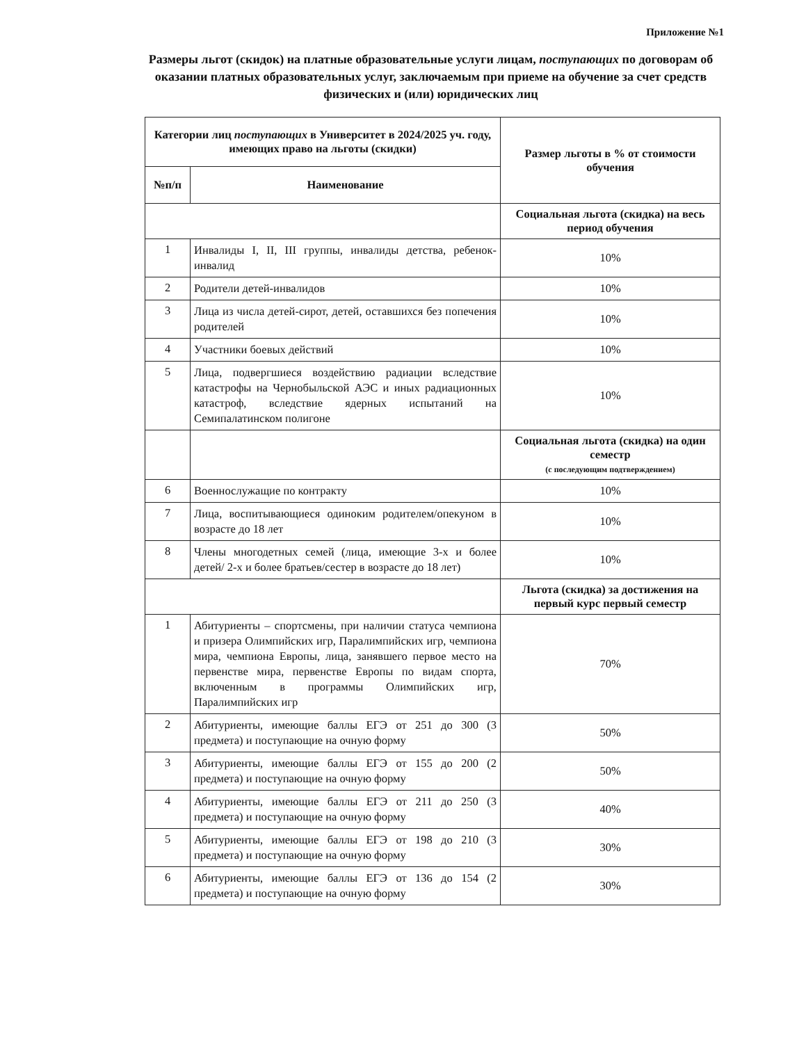Приложение №1
Размеры льгот (скидок) на платные образовательные услуги лицам, поступающих по договорам об оказании платных образовательных услуг, заключаемым при приеме на обучение за счет средств физических и (или) юридических лиц
| Категории лиц поступающих в Университет в 2024/2025 уч. году, имеющих право на льготы (скидки) | | Размер льготы в % от стоимости обучения |
| --- | --- | --- |
| №п/п | Наименование | |
| | | Социальная льгота (скидка) на весь период обучения |
| 1 | Инвалиды I, II, III группы, инвалиды детства, ребенок-инвалид | 10% |
| 2 | Родители детей-инвалидов | 10% |
| 3 | Лица из числа детей-сирот, детей, оставшихся без попечения родителей | 10% |
| 4 | Участники боевых действий | 10% |
| 5 | Лица, подвергшиеся воздействию радиации вследствие катастрофы на Чернобыльской АЭС и иных радиационных катастроф, вследствие ядерных испытаний на Семипалатинском полигоне | 10% |
| | | Социальная льгота (скидка) на один семестр (с последующим подтверждением) |
| 6 | Военнослужащие по контракту | 10% |
| 7 | Лица, воспитывающиеся одиноким родителем/опекуном в возрасте до 18 лет | 10% |
| 8 | Члены многодетных семей (лица, имеющие 3-х и более детей/ 2-х и более братьев/сестер в возрасте до 18 лет) | 10% |
| | | Льгота (скидка) за достижения на первый курс первый семестр |
| 1 | Абитуриенты – спортсмены, при наличии статуса чемпиона и призера Олимпийских игр, Паралимпийских игр, чемпиона мира, чемпиона Европы, лица, занявшего первое место на первенстве мира, первенстве Европы по видам спорта, включенным в программы Олимпийских игр, Паралимпийских игр | 70% |
| 2 | Абитуриенты, имеющие баллы ЕГЭ от 251 до 300 (3 предмета) и поступающие на очную форму | 50% |
| 3 | Абитуриенты, имеющие баллы ЕГЭ от 155 до 200 (2 предмета) и поступающие на очную форму | 50% |
| 4 | Абитуриенты, имеющие баллы ЕГЭ от 211 до 250 (3 предмета) и поступающие на очную форму | 40% |
| 5 | Абитуриенты, имеющие баллы ЕГЭ от 198 до 210 (3 предмета) и поступающие на очную форму | 30% |
| 6 | Абитуриенты, имеющие баллы ЕГЭ от 136 до 154 (2 предмета) и поступающие на очную форму | 30% |